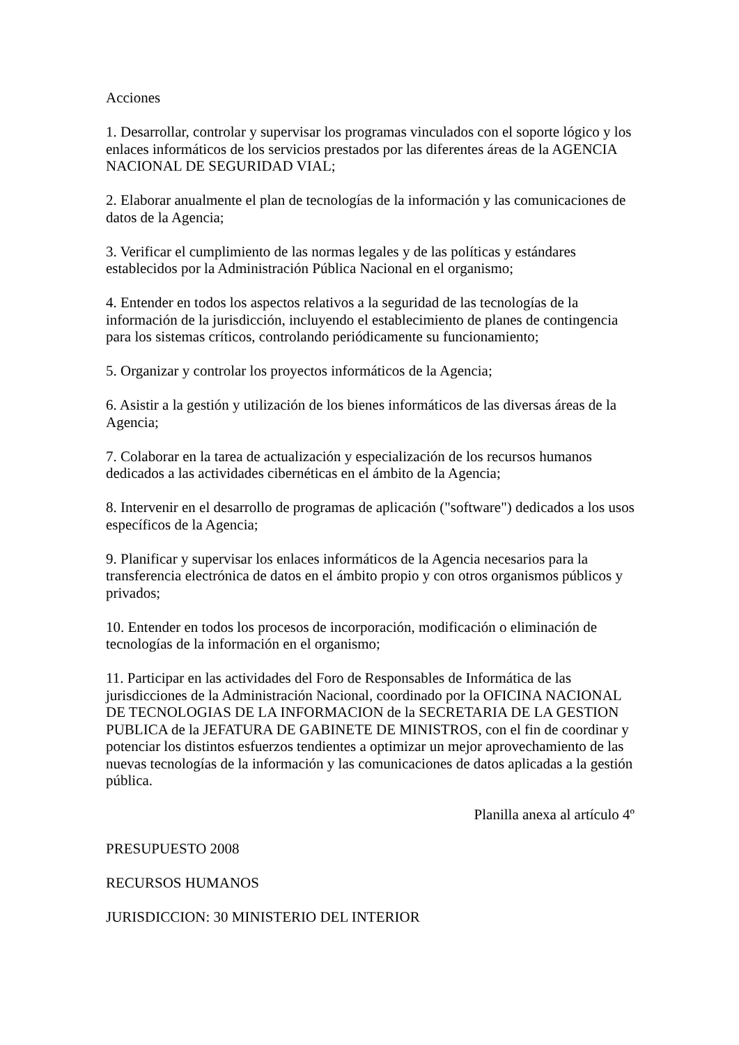Acciones
1. Desarrollar, controlar y supervisar los programas vinculados con el soporte lógico y los enlaces informáticos de los servicios prestados por las diferentes áreas de la AGENCIA NACIONAL DE SEGURIDAD VIAL;
2. Elaborar anualmente el plan de tecnologías de la información y las comunicaciones de datos de la Agencia;
3. Verificar el cumplimiento de las normas legales y de las políticas y estándares establecidos por la Administración Pública Nacional en el organismo;
4. Entender en todos los aspectos relativos a la seguridad de las tecnologías de la información de la jurisdicción, incluyendo el establecimiento de planes de contingencia para los sistemas críticos, controlando periódicamente su funcionamiento;
5. Organizar y controlar los proyectos informáticos de la Agencia;
6. Asistir a la gestión y utilización de los bienes informáticos de las diversas áreas de la Agencia;
7. Colaborar en la tarea de actualización y especialización de los recursos humanos dedicados a las actividades cibernéticas en el ámbito de la Agencia;
8. Intervenir en el desarrollo de programas de aplicación ("software") dedicados a los usos específicos de la Agencia;
9. Planificar y supervisar los enlaces informáticos de la Agencia necesarios para la transferencia electrónica de datos en el ámbito propio y con otros organismos públicos y privados;
10. Entender en todos los procesos de incorporación, modificación o eliminación de tecnologías de la información en el organismo;
11. Participar en las actividades del Foro de Responsables de Informática de las jurisdicciones de la Administración Nacional, coordinado por la OFICINA NACIONAL DE TECNOLOGIAS DE LA INFORMACION de la SECRETARIA DE LA GESTION PUBLICA de la JEFATURA DE GABINETE DE MINISTROS, con el fin de coordinar y potenciar los distintos esfuerzos tendientes a optimizar un mejor aprovechamiento de las nuevas tecnologías de la información y las comunicaciones de datos aplicadas a la gestión pública.
Planilla anexa al artículo 4º
PRESUPUESTO 2008
RECURSOS HUMANOS
JURISDICCION: 30 MINISTERIO DEL INTERIOR